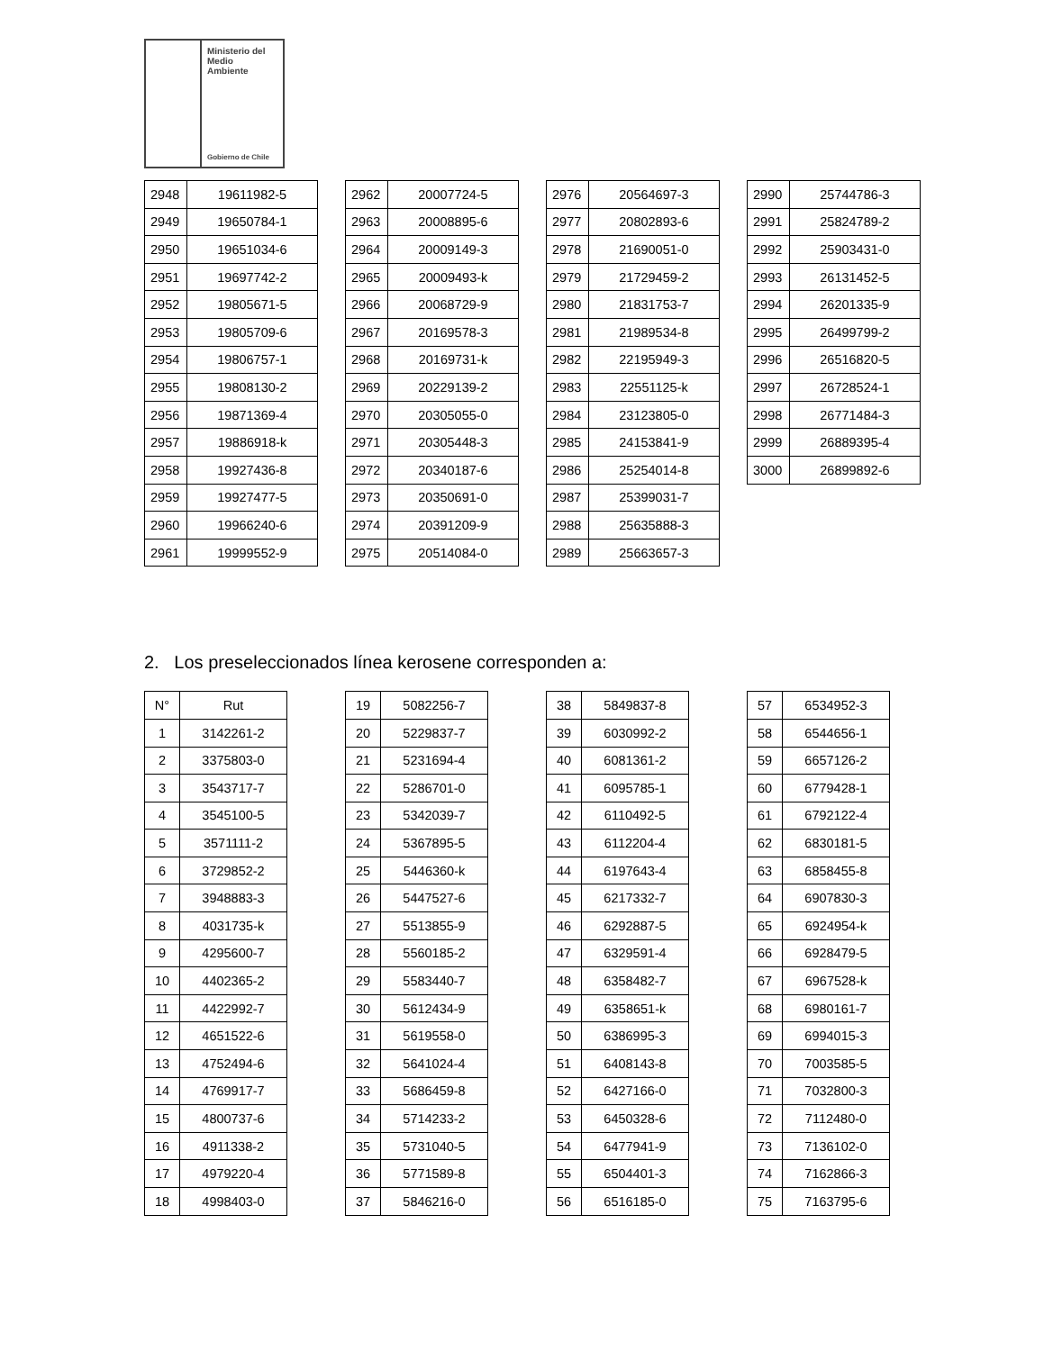Ministerio del
Medio
Ambiente
Gobierno de Chile
| 2948 | 19611982-5 |
| 2949 | 19650784-1 |
| 2950 | 19651034-6 |
| 2951 | 19697742-2 |
| 2952 | 19805671-5 |
| 2953 | 19805709-6 |
| 2954 | 19806757-1 |
| 2955 | 19808130-2 |
| 2956 | 19871369-4 |
| 2957 | 19886918-k |
| 2958 | 19927436-8 |
| 2959 | 19927477-5 |
| 2960 | 19966240-6 |
| 2961 | 19999552-9 |
| 2962 | 20007724-5 |
| 2963 | 20008895-6 |
| 2964 | 20009149-3 |
| 2965 | 20009493-k |
| 2966 | 20068729-9 |
| 2967 | 20169578-3 |
| 2968 | 20169731-k |
| 2969 | 20229139-2 |
| 2970 | 20305055-0 |
| 2971 | 20305448-3 |
| 2972 | 20340187-6 |
| 2973 | 20350691-0 |
| 2974 | 20391209-9 |
| 2975 | 20514084-0 |
| 2976 | 20564697-3 |
| 2977 | 20802893-6 |
| 2978 | 21690051-0 |
| 2979 | 21729459-2 |
| 2980 | 21831753-7 |
| 2981 | 21989534-8 |
| 2982 | 22195949-3 |
| 2983 | 22551125-k |
| 2984 | 23123805-0 |
| 2985 | 24153841-9 |
| 2986 | 25254014-8 |
| 2987 | 25399031-7 |
| 2988 | 25635888-3 |
| 2989 | 25663657-3 |
| 2990 | 25744786-3 |
| 2991 | 25824789-2 |
| 2992 | 25903431-0 |
| 2993 | 26131452-5 |
| 2994 | 26201335-9 |
| 2995 | 26499799-2 |
| 2996 | 26516820-5 |
| 2997 | 26728524-1 |
| 2998 | 26771484-3 |
| 2999 | 26889395-4 |
| 3000 | 26899892-6 |
2. Los preseleccionados línea kerosene corresponden a:
| N° | Rut |
| 1 | 3142261-2 |
| 2 | 3375803-0 |
| 3 | 3543717-7 |
| 4 | 3545100-5 |
| 5 | 3571111-2 |
| 6 | 3729852-2 |
| 7 | 3948883-3 |
| 8 | 4031735-k |
| 9 | 4295600-7 |
| 10 | 4402365-2 |
| 11 | 4422992-7 |
| 12 | 4651522-6 |
| 13 | 4752494-6 |
| 14 | 4769917-7 |
| 15 | 4800737-6 |
| 16 | 4911338-2 |
| 17 | 4979220-4 |
| 18 | 4998403-0 |
| 19 | 5082256-7 |
| 20 | 5229837-7 |
| 21 | 5231694-4 |
| 22 | 5286701-0 |
| 23 | 5342039-7 |
| 24 | 5367895-5 |
| 25 | 5446360-k |
| 26 | 5447527-6 |
| 27 | 5513855-9 |
| 28 | 5560185-2 |
| 29 | 5583440-7 |
| 30 | 5612434-9 |
| 31 | 5619558-0 |
| 32 | 5641024-4 |
| 33 | 5686459-8 |
| 34 | 5714233-2 |
| 35 | 5731040-5 |
| 36 | 5771589-8 |
| 37 | 5846216-0 |
| 38 | 5849837-8 |
| 39 | 6030992-2 |
| 40 | 6081361-2 |
| 41 | 6095785-1 |
| 42 | 6110492-5 |
| 43 | 6112204-4 |
| 44 | 6197643-4 |
| 45 | 6217332-7 |
| 46 | 6292887-5 |
| 47 | 6329591-4 |
| 48 | 6358482-7 |
| 49 | 6358651-k |
| 50 | 6386995-3 |
| 51 | 6408143-8 |
| 52 | 6427166-0 |
| 53 | 6450328-6 |
| 54 | 6477941-9 |
| 55 | 6504401-3 |
| 56 | 6516185-0 |
| 57 | 6534952-3 |
| 58 | 6544656-1 |
| 59 | 6657126-2 |
| 60 | 6779428-1 |
| 61 | 6792122-4 |
| 62 | 6830181-5 |
| 63 | 6858455-8 |
| 64 | 6907830-3 |
| 65 | 6924954-k |
| 66 | 6928479-5 |
| 67 | 6967528-k |
| 68 | 6980161-7 |
| 69 | 6994015-3 |
| 70 | 7003585-5 |
| 71 | 7032800-3 |
| 72 | 7112480-0 |
| 73 | 7136102-0 |
| 74 | 7162866-3 |
| 75 | 7163795-6 |